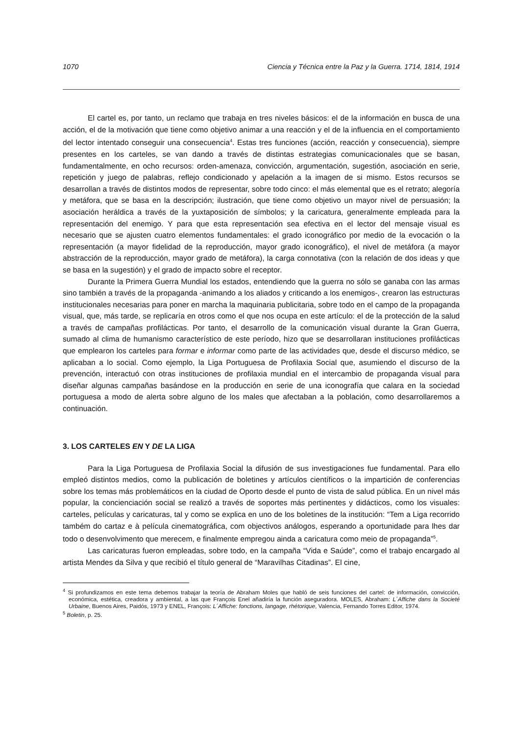1070 Ciencia y Técnica entre la Paz y la Guerra. 1714, 1814, 1914
El cartel es, por tanto, un reclamo que trabaja en tres niveles básicos: el de la información en busca de una acción, el de la motivación que tiene como objetivo animar a una reacción y el de la influencia en el comportamiento del lector intentado conseguir una consecuencia<sup>4</sup>. Estas tres funciones (acción, reacción y consecuencia), siempre presentes en los carteles, se van dando a través de distintas estrategias comunicacionales que se basan, fundamentalmente, en ocho recursos: orden-amenaza, convicción, argumentación, sugestión, asociación en serie, repetición y juego de palabras, reflejo condicionado y apelación a la imagen de si mismo. Estos recursos se desarrollan a través de distintos modos de representar, sobre todo cinco: el más elemental que es el retrato; alegoría y metáfora, que se basa en la descripción; ilustración, que tiene como objetivo un mayor nivel de persuasión; la asociación heráldica a través de la yuxtaposición de símbolos; y la caricatura, generalmente empleada para la representación del enemigo. Y para que esta representación sea efectiva en el lector del mensaje visual es necesario que se ajusten cuatro elementos fundamentales: el grado iconográfico por medio de la evocación o la representación (a mayor fidelidad de la reproducción, mayor grado iconográfico), el nivel de metáfora (a mayor abstracción de la reproducción, mayor grado de metáfora), la carga connotativa (con la relación de dos ideas y que se basa en la sugestión) y el grado de impacto sobre el receptor.
Durante la Primera Guerra Mundial los estados, entendiendo que la guerra no sólo se ganaba con las armas sino también a través de la propaganda -animando a los aliados y criticando a los enemigos-, crearon las estructuras institucionales necesarias para poner en marcha la maquinaria publicitaria, sobre todo en el campo de la propaganda visual, que, más tarde, se replicaría en otros como el que nos ocupa en este artículo: el de la protección de la salud a través de campañas profilácticas. Por tanto, el desarrollo de la comunicación visual durante la Gran Guerra, sumado al clima de humanismo característico de este período, hizo que se desarrollaran instituciones profilácticas que emplearon los carteles para formar e informar como parte de las actividades que, desde el discurso médico, se aplicaban a lo social. Como ejemplo, la Liga Portuguesa de Profilaxia Social que, asumiendo el discurso de la prevención, interactuó con otras instituciones de profilaxia mundial en el intercambio de propaganda visual para diseñar algunas campañas basándose en la producción en serie de una iconografía que calara en la sociedad portuguesa a modo de alerta sobre alguno de los males que afectaban a la población, como desarrollaremos a continuación.
3. LOS CARTELES EN Y DE LA LIGA
Para la Liga Portuguesa de Profilaxia Social la difusión de sus investigaciones fue fundamental. Para ello empleó distintos medios, como la publicación de boletines y artículos científicos o la impartición de conferencias sobre los temas más problemáticos en la ciudad de Oporto desde el punto de vista de salud pública. En un nivel más popular, la concienciación social se realizó a través de soportes más pertinentes y didácticos, como los visuales: carteles, películas y caricaturas, tal y como se explica en uno de los boletines de la institución: “Tem a Liga recorrido também do cartaz e à película cinematográfica, com objectivos análogos, esperando a oportunidade para lhes dar todo o desenvolvimento que merecem, e finalmente empregou ainda a caricatura como meio de propaganda”<sup>5</sup>.
Las caricaturas fueron empleadas, sobre todo, en la campaña “Vida e Saúde”, como el trabajo encargado al artista Mendes da Silva y que recibió el título general de “Maravilhas Citadinas”. El cine,
<sup>4</sup> Si profundizamos en este tema debemos trabajar la teoría de Abraham Moles que habló de seis funciones del cartel: de información, convicción, económica, estética, creadora y ambiental, a las que François Enel añadiría la función aseguradora. MOLES, Abraham: L´Affiche dans la Societé Urbaine, Buenos Aires, Paidós, 1973 y ENEL, François: L´Affiche: fonctions, langage, rhétorique, Valencia, Fernando Torres Editor, 1974.
<sup>5</sup> Boletin, p. 25.